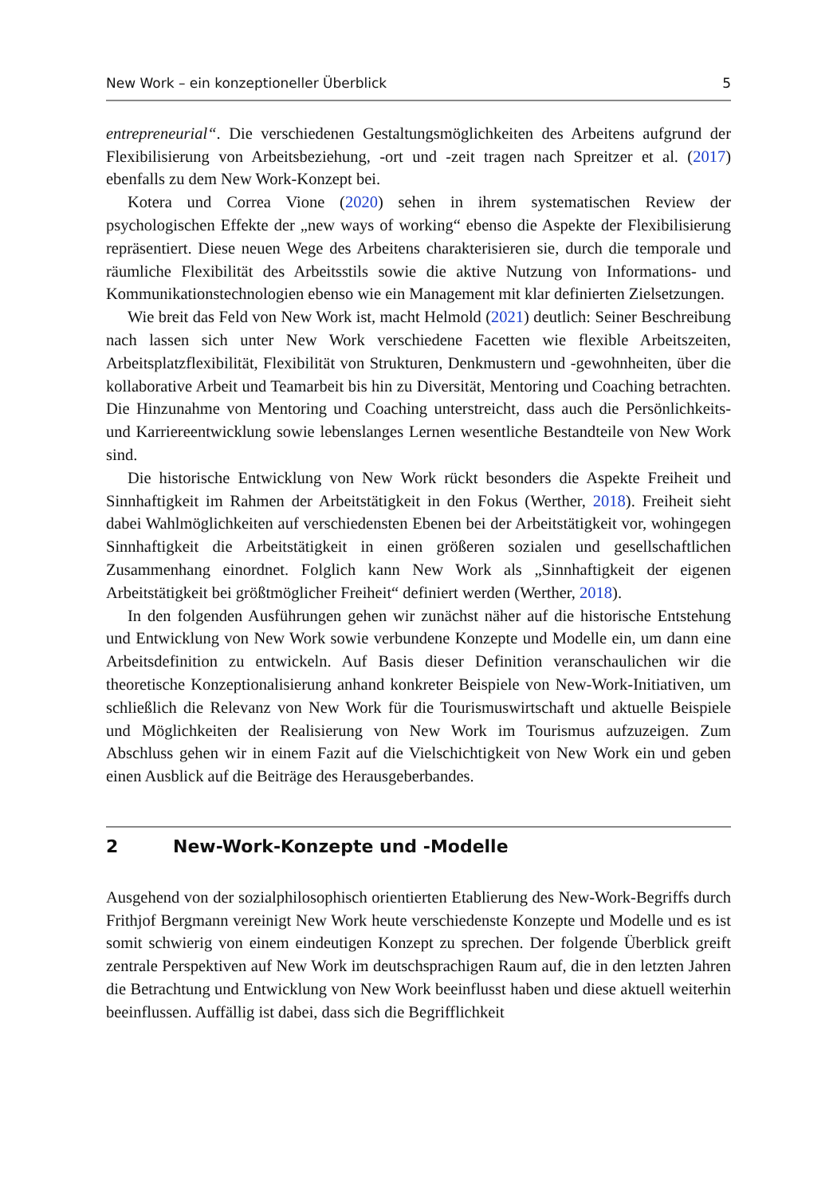New Work – ein konzeptioneller Überblick 5
entrepreneurial“. Die verschiedenen Gestaltungsmöglichkeiten des Arbeitens aufgrund der Flexibilisierung von Arbeitsbeziehung, -ort und -zeit tragen nach Spreitzer et al. (2017) ebenfalls zu dem New Work-Konzept bei.
Kotera und Correa Vione (2020) sehen in ihrem systematischen Review der psychologischen Effekte der „new ways of working“ ebenso die Aspekte der Flexibilisierung repräsentiert. Diese neuen Wege des Arbeitens charakterisieren sie, durch die temporale und räumliche Flexibilität des Arbeitsstils sowie die aktive Nutzung von Informations- und Kommunikationstechnologien ebenso wie ein Management mit klar definierten Zielsetzungen.
Wie breit das Feld von New Work ist, macht Helmold (2021) deutlich: Seiner Beschreibung nach lassen sich unter New Work verschiedene Facetten wie flexible Arbeitszeiten, Arbeitsplatzflexibilität, Flexibilität von Strukturen, Denkmustern und -gewohnheiten, über die kollaborative Arbeit und Teamarbeit bis hin zu Diversität, Mentoring und Coaching betrachten. Die Hinzunahme von Mentoring und Coaching unterstreicht, dass auch die Persönlichkeits- und Karriereentwicklung sowie lebenslanges Lernen wesentliche Bestandteile von New Work sind.
Die historische Entwicklung von New Work rückt besonders die Aspekte Freiheit und Sinnhaftigkeit im Rahmen der Arbeitstätigkeit in den Fokus (Werther, 2018). Freiheit sieht dabei Wahlmöglichkeiten auf verschiedensten Ebenen bei der Arbeitstätigkeit vor, wohingegen Sinnhaftigkeit die Arbeitstätigkeit in einen größeren sozialen und gesellschaftlichen Zusammenhang einordnet. Folglich kann New Work als „Sinnhaftigkeit der eigenen Arbeitstätigkeit bei größtmöglicher Freiheit“ definiert werden (Werther, 2018).
In den folgenden Ausführungen gehen wir zunächst näher auf die historische Entstehung und Entwicklung von New Work sowie verbundene Konzepte und Modelle ein, um dann eine Arbeitsdefinition zu entwickeln. Auf Basis dieser Definition veranschaulichen wir die theoretische Konzeptionalisierung anhand konkreter Beispiele von New-Work-Initiativen, um schließlich die Relevanz von New Work für die Tourismuswirtschaft und aktuelle Beispiele und Möglichkeiten der Realisierung von New Work im Tourismus aufzuzeigen. Zum Abschluss gehen wir in einem Fazit auf die Vielschichtigkeit von New Work ein und geben einen Ausblick auf die Beiträge des Herausgeberbandes.
2 New-Work-Konzepte und -Modelle
Ausgehend von der sozialphilosophisch orientierten Etablierung des New-Work-Begriffs durch Frithjof Bergmann vereinigt New Work heute verschiedenste Konzepte und Modelle und es ist somit schwierig von einem eindeutigen Konzept zu sprechen. Der folgende Überblick greift zentrale Perspektiven auf New Work im deutschsprachigen Raum auf, die in den letzten Jahren die Betrachtung und Entwicklung von New Work beeinflusst haben und diese aktuell weiterhin beeinflussen. Auffällig ist dabei, dass sich die Begrifflichkeit